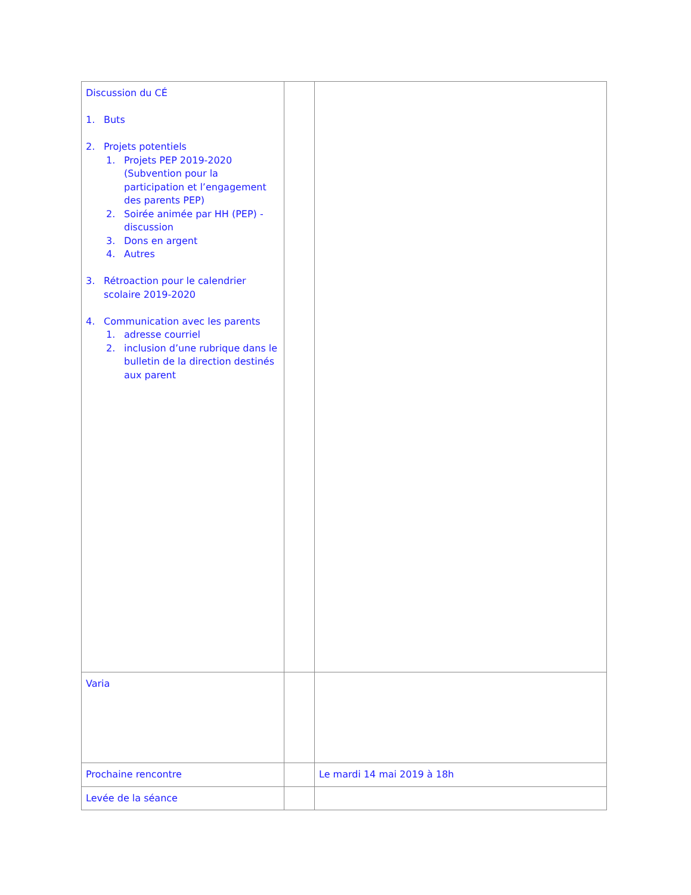| Discussion du CÉ 1. Buts 2. Projets potentiels 1. Projets PEP 2019-2020 (Subvention pour la participation et l’engagement des parents PEP) 2. Soirée animée par HH (PEP) - discussion 3. Dons en argent 4. Autres 3. Rétroaction pour le calendrier scolaire 2019-2020 4. Communication avec les parents 1. adresse courriel 2. inclusion d’une rubrique dans le bulletin de la direction destinés aux parent | | |
| Varia | | |
| Prochaine rencontre | | Le mardi 14 mai 2019 à 18h |
| Levée de la séance | | |